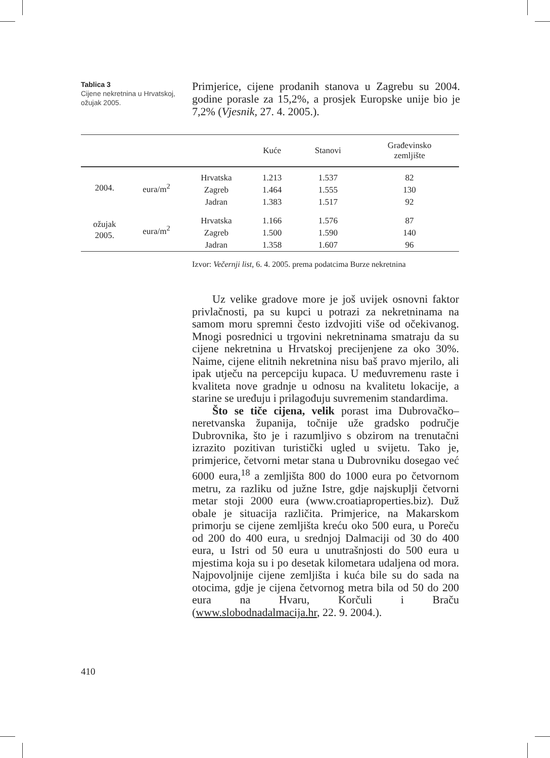Tablica 3
Cijene nekretnina u Hrvatskoj, ožujak 2005.
Primjerice, cijene prodanih stanova u Zagrebu su 2004. godine porasle za 15,2%, a prosjek Europske unije bio je 7,2% (Vjesnik, 27. 4. 2005.).
| | | | Kuće | Stanovi | Građevinsko zemljište |
| --- | --- | --- | --- | --- | --- |
| 2004. | eura/m<sup>2</sup> | Hrvatska | 1.213 | 1.537 | 82 |
| | | Zagreb | 1.464 | 1.555 | 130 |
| | | Jadran | 1.383 | 1.517 | 92 |
| ožujak 2005. | eura/m<sup>2</sup> | Hrvatska | 1.166 | 1.576 | 87 |
| | | Zagreb | 1.500 | 1.590 | 140 |
| | | Jadran | 1.358 | 1.607 | 96 |
Izvor: Večernji list, 6. 4. 2005. prema podatcima Burze nekretnina
Uz velike gradove more je još uvijek osnovni faktor privlačnosti, pa su kupci u potrazi za nekretninama na samom moru spremni često izdvojiti više od očekivanog. Mnogi posrednici u trgovini nekretninama smatraju da su cijene nekretnina u Hrvatskoj precijenjene za oko 30%. Naime, cijene elitnih nekretnina nisu baš pravo mjerilo, ali ipak utječu na percepciju kupaca. U međuvremenu raste i kvaliteta nove gradnje u odnosu na kvalitetu lokacije, a starine se uređuju i prilagođuju suvremenim standardima.
Što se tiče cijena, velik porast ima Dubrovačko–neretvanska županija, točnije uže gradsko područje Dubrovnika, što je i razumljivo s obzirom na trenutačni izrazito pozitivan turistički ugled u svijetu. Tako je, primjerice, četvorni metar stana u Dubrovniku dosegao već 6000 eura,<sup>18</sup> a zemljišta 800 do 1000 eura po četvornom metru, za razliku od južne Istre, gdje najskuplji četvorni metar stoji 2000 eura (www.croatiaproperties.biz). Duž obale je situacija različita. Primjerice, na Makarskom primorju se cijene zemljišta kreću oko 500 eura, u Poreču od 200 do 400 eura, u srednjoj Dalmaciji od 30 do 400 eura, u Istri od 50 eura u unutrašnjosti do 500 eura u mjestima koja su i po desetak kilometara udaljena od mora. Najpovoljnije cijene zemljišta i kuća bile su do sada na otocima, gdje je cijena četvornog metra bila od 50 do 200 eura na Hvaru, Korčuli i Braču (www.slobodnadalmacija.hr, 22. 9. 2004.).
410